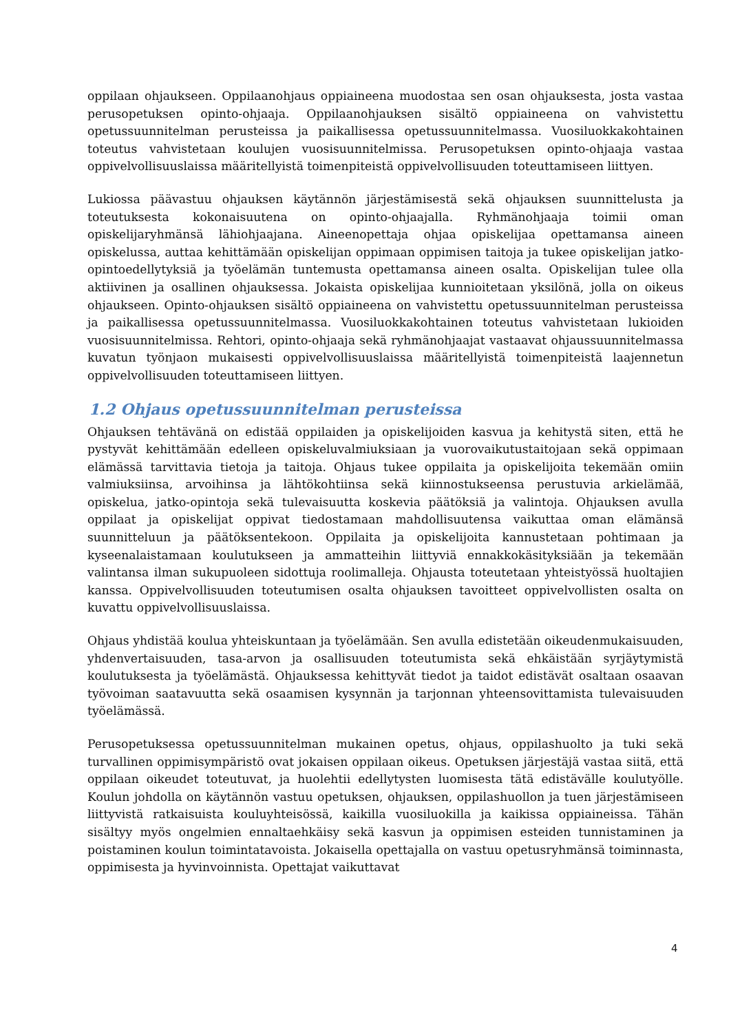oppilaan ohjaukseen. Oppilaanohjaus oppiaineena muodostaa sen osan ohjauksesta, josta vastaa perusopetuksen opinto-ohjaaja. Oppilaanohjauksen sisältö oppiaineena on vahvistettu opetussuunnitelman perusteissa ja paikallisessa opetussuunnitelmassa. Vuosiluokkakohtainen toteutus vahvistetaan koulujen vuosisuunnitelmissa. Perusopetuksen opinto-ohjaaja vastaa oppivelvollisuuslaissa määritellyistä toimenpiteistä oppivelvollisuuden toteuttamiseen liittyen.
Lukiossa päävastuu ohjauksen käytännön järjestämisestä sekä ohjauksen suunnittelusta ja toteutuksesta kokonaisuutena on opinto-ohjaajalla. Ryhmänohjaaja toimii oman opiskelijaryhmänsä lähiohjaajana. Aineenopettaja ohjaa opiskelijaa opettamansa aineen opiskelussa, auttaa kehittämään opiskelijan oppimaan oppimisen taitoja ja tukee opiskelijan jatko-opintoedellytyksiä ja työelämän tuntemusta opettamansa aineen osalta. Opiskelijan tulee olla aktiivinen ja osallinen ohjauksessa. Jokaista opiskelijaa kunnioitetaan yksilönä, jolla on oikeus ohjaukseen. Opinto-ohjauksen sisältö oppiaineena on vahvistettu opetussuunnitelman perusteissa ja paikallisessa opetussuunnitelmassa. Vuosiluokkakohtainen toteutus vahvistetaan lukioiden vuosisuunnitelmissa. Rehtori, opinto-ohjaaja sekä ryhmänohjaajat vastaavat ohjaussuunnitelmassa kuvatun työnjaon mukaisesti oppivelvollisuuslaissa määritellyistä toimenpiteistä laajennetun oppivelvollisuuden toteuttamiseen liittyen.
1.2 Ohjaus opetussuunnitelman perusteissa
Ohjauksen tehtävänä on edistää oppilaiden ja opiskelijoiden kasvua ja kehitystä siten, että he pystyvät kehittämään edelleen opiskeluvalmiuksiaan ja vuorovaikutustaitojaan sekä oppimaan elämässä tarvittavia tietoja ja taitoja. Ohjaus tukee oppilaita ja opiskelijoita tekemään omiin valmiuksiinsa, arvoihinsa ja lähtökohtiinsa sekä kiinnostukseensa perustuvia arkielämää, opiskelua, jatko-opintoja sekä tulevaisuutta koskevia päätöksiä ja valintoja. Ohjauksen avulla oppilaat ja opiskelijat oppivat tiedostamaan mahdollisuutensa vaikuttaa oman elämänsä suunnitteluun ja päätöksentekoon. Oppilaita ja opiskelijoita kannustetaan pohtimaan ja kyseenalaistamaan koulutukseen ja ammatteihin liittyviä ennakkokäsityksiään ja tekemään valintansa ilman sukupuoleen sidottuja roolimalleja. Ohjausta toteutetaan yhteistyössä huoltajien kanssa. Oppivelvollisuuden toteutumisen osalta ohjauksen tavoitteet oppivelvollisten osalta on kuvattu oppivelvollisuuslaissa.
Ohjaus yhdistää koulua yhteiskuntaan ja työelämään. Sen avulla edistetään oikeudenmukaisuuden, yhdenvertaisuuden, tasa-arvon ja osallisuuden toteutumista sekä ehkäistään syrjäytymistä koulutuksesta ja työelämästä. Ohjauksessa kehittyvät tiedot ja taidot edistävät osaltaan osaavan työvoiman saatavuutta sekä osaamisen kysynnän ja tarjonnan yhteensovittamista tulevaisuuden työelämässä.
Perusopetuksessa opetussuunnitelman mukainen opetus, ohjaus, oppilashuolto ja tuki sekä turvallinen oppimisympäristö ovat jokaisen oppilaan oikeus. Opetuksen järjestäjä vastaa siitä, että oppilaan oikeudet toteutuvat, ja huolehtii edellytysten luomisesta tätä edistävälle koulutyölle. Koulun johdolla on käytännön vastuu opetuksen, ohjauksen, oppilashuollon ja tuen järjestämiseen liittyvistä ratkaisuista kouluyhteisössä, kaikilla vuosiluokilla ja kaikissa oppiaineissa. Tähän sisältyy myös ongelmien ennaltaehkäisy sekä kasvun ja oppimisen esteiden tunnistaminen ja poistaminen koulun toimintatavoista. Jokaisella opettajalla on vastuu opetusryhmänsä toiminnasta, oppimisesta ja hyvinvoinnista. Opettajat vaikuttavat
4